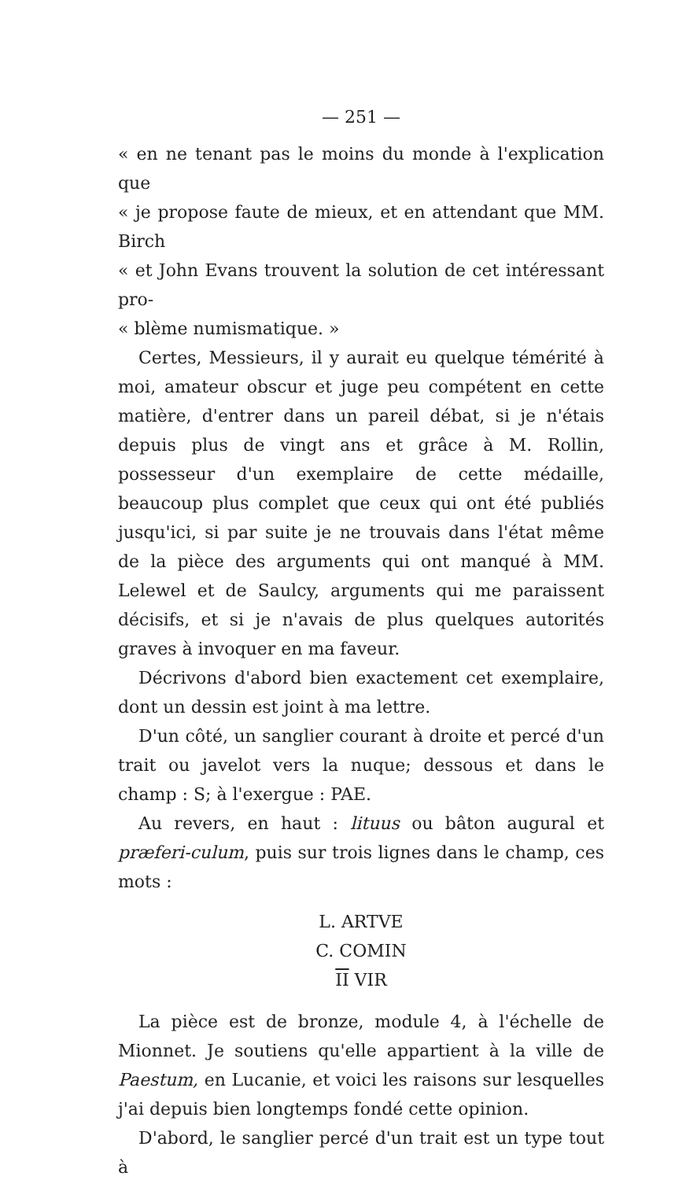— 251 —
« en ne tenant pas le moins du monde à l'explication que
« je propose faute de mieux, et en attendant que MM. Birch
« et John Evans trouvent la solution de cet intéressant pro-
« blème numismatique. »
Certes, Messieurs, il y aurait eu quelque témérité à moi, amateur obscur et juge peu compétent en cette matière, d'entrer dans un pareil débat, si je n'étais depuis plus de vingt ans et grâce à M. Rollin, possesseur d'un exemplaire de cette médaille, beaucoup plus complet que ceux qui ont été publiés jusqu'ici, si par suite je ne trouvais dans l'état même de la pièce des arguments qui ont manqué à MM. Lelewel et de Saulcy, arguments qui me paraissent décisifs, et si je n'avais de plus quelques autorités graves à invoquer en ma faveur.
Décrivons d'abord bien exactement cet exemplaire, dont un dessin est joint à ma lettre.
D'un côté, un sanglier courant à droite et percé d'un trait ou javelot vers la nuque; dessous et dans le champ : S; à l'exergue : PAE.
Au revers, en haut : lituus ou bâton augural et præferi-culum, puis sur trois lignes dans le champ, ces mots :
L. ARTVE
C. COMIN
II VIR
La pièce est de bronze, module 4, à l'échelle de Mionnet. Je soutiens qu'elle appartient à la ville de Paestum, en Lucanie, et voici les raisons sur lesquelles j'ai depuis bien longtemps fondé cette opinion.
D'abord, le sanglier percé d'un trait est un type tout à